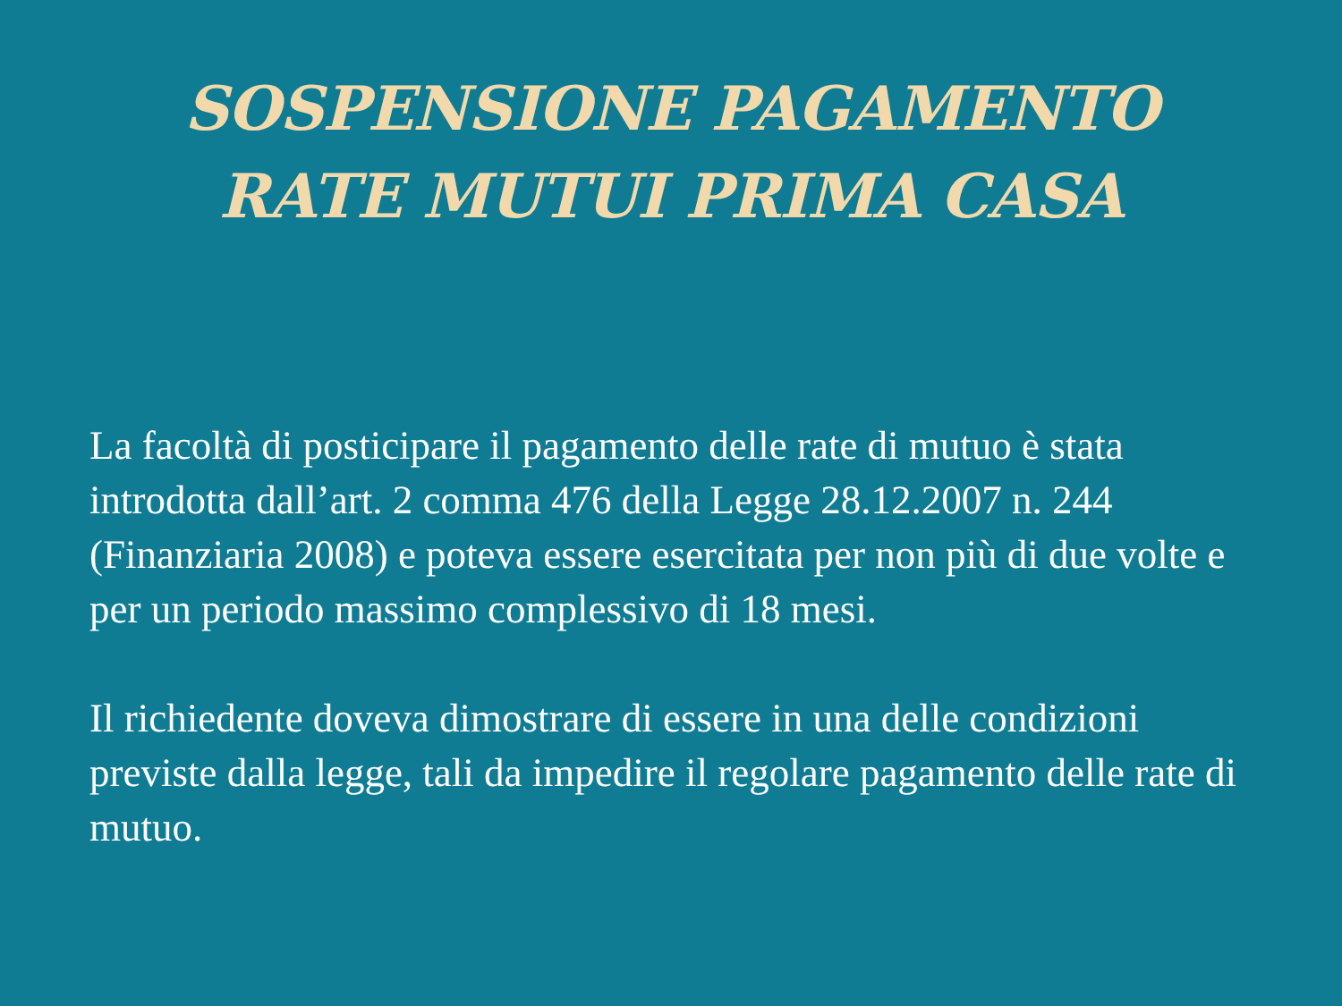SOSPENSIONE PAGAMENTO
RATE MUTUI PRIMA CASA
La facoltà di posticipare il pagamento delle rate di mutuo è stata introdotta dall’art. 2 comma 476 della Legge 28.12.2007 n. 244 (Finanziaria 2008) e poteva essere esercitata per non più di due volte e per un periodo massimo complessivo di 18 mesi.
Il richiedente doveva dimostrare di essere in una delle condizioni previste dalla legge, tali da impedire il regolare pagamento delle rate di mutuo.